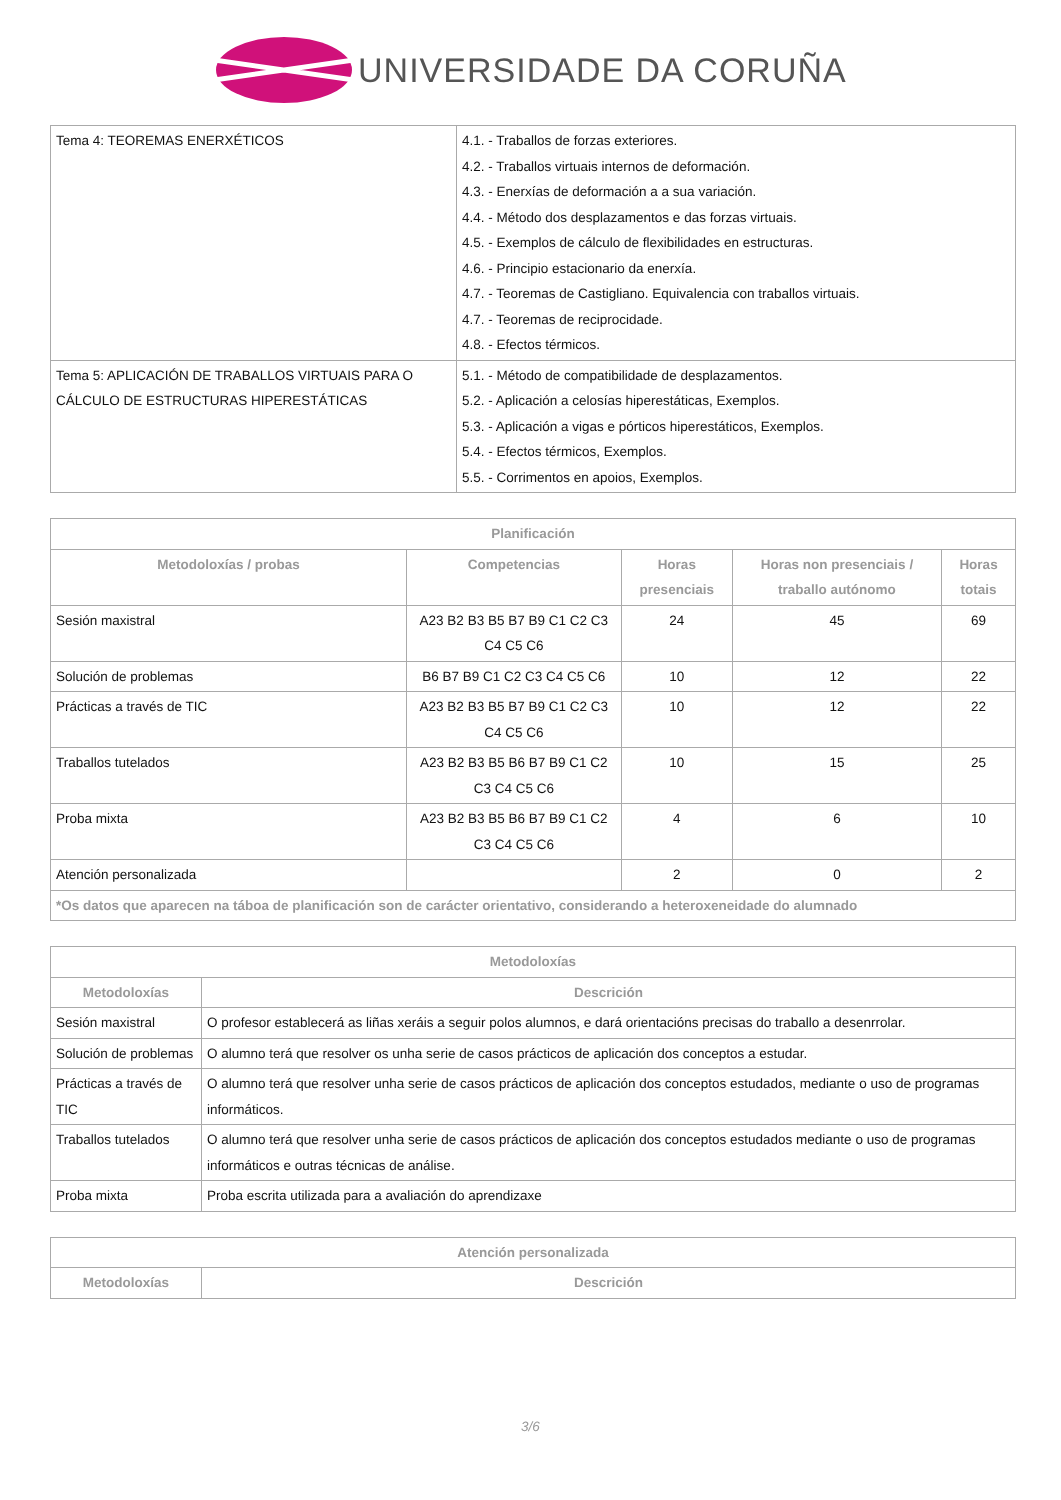UNIVERSIDADE DA CORUÑA
| Tema 4: TEOREMAS ENERXÉTICOS | 4.1. - Traballos de forzas exteriores. 4.2. - Traballos virtuais internos de deformación. 4.3. - Enerxías de deformación a a sua variación. 4.4. - Método dos desplazamentos e das forzas virtuais. 4.5. - Exemplos de cálculo de flexibilidades en estructuras. 4.6. - Principio estacionario da enerxía. 4.7. - Teoremas de Castigliano. Equivalencia con traballos virtuais. 4.7. - Teoremas de reciprocidade. 4.8. - Efectos térmicos. |
| Tema 5: APLICACIÓN DE TRABALLOS VIRTUAIS PARA O CÁLCULO DE ESTRUCTURAS HIPERESTÁTICAS | 5.1. - Método de compatibilidade de desplazamentos. 5.2. - Aplicación a celosías hiperestáticas, Exemplos. 5.3. - Aplicación a vigas e pórticos hiperestáticos, Exemplos. 5.4. - Efectos térmicos, Exemplos. 5.5. - Corrimentos en apoios, Exemplos. |
| Planificación | | | | |
| --- | --- | --- | --- | --- |
| Metodoloxías / probas | Competencias | Horas presenciais | Horas non presenciais / traballo autónomo | Horas totais |
| Sesión maxistral | A23 B2 B3 B5 B7 B9 C1 C2 C3 C4 C5 C6 | 24 | 45 | 69 |
| Solución de problemas | B6 B7 B9 C1 C2 C3 C4 C5 C6 | 10 | 12 | 22 |
| Prácticas a través de TIC | A23 B2 B3 B5 B7 B9 C1 C2 C3 C4 C5 C6 | 10 | 12 | 22 |
| Traballos tutelados | A23 B2 B3 B5 B6 B7 B9 C1 C2 C3 C4 C5 C6 | 10 | 15 | 25 |
| Proba mixta | A23 B2 B3 B5 B6 B7 B9 C1 C2 C3 C4 C5 C6 | 4 | 6 | 10 |
| Atención personalizada | | 2 | 0 | 2 |
| *Os datos que aparecen na táboa de planificación son de carácter orientativo, considerando a heteroxeneidade do alumnado | | | | |
| Metodoloxías | |
| --- | --- |
| Metodoloxías | Descrición |
| Sesión maxistral | O profesor establecerá as liñas xeráis a seguir polos alumnos, e dará orientacións precisas do traballo a desenrrolar. |
| Solución de problemas | O alumno terá que resolver os unha serie de casos prácticos de aplicación dos conceptos a estudar. |
| Prácticas a través de TIC | O alumno terá que resolver unha serie de casos prácticos de aplicación dos conceptos estudados, mediante o uso de programas informáticos. |
| Traballos tutelados | O alumno terá que resolver unha serie de casos prácticos de aplicación dos conceptos estudados mediante o uso de programas informáticos e outras técnicas de análise. |
| Proba mixta | Proba escrita utilizada para a avaliación do aprendizaxe |
| Atención personalizada | |
| --- | --- |
| Metodoloxías | Descrición |
3/6